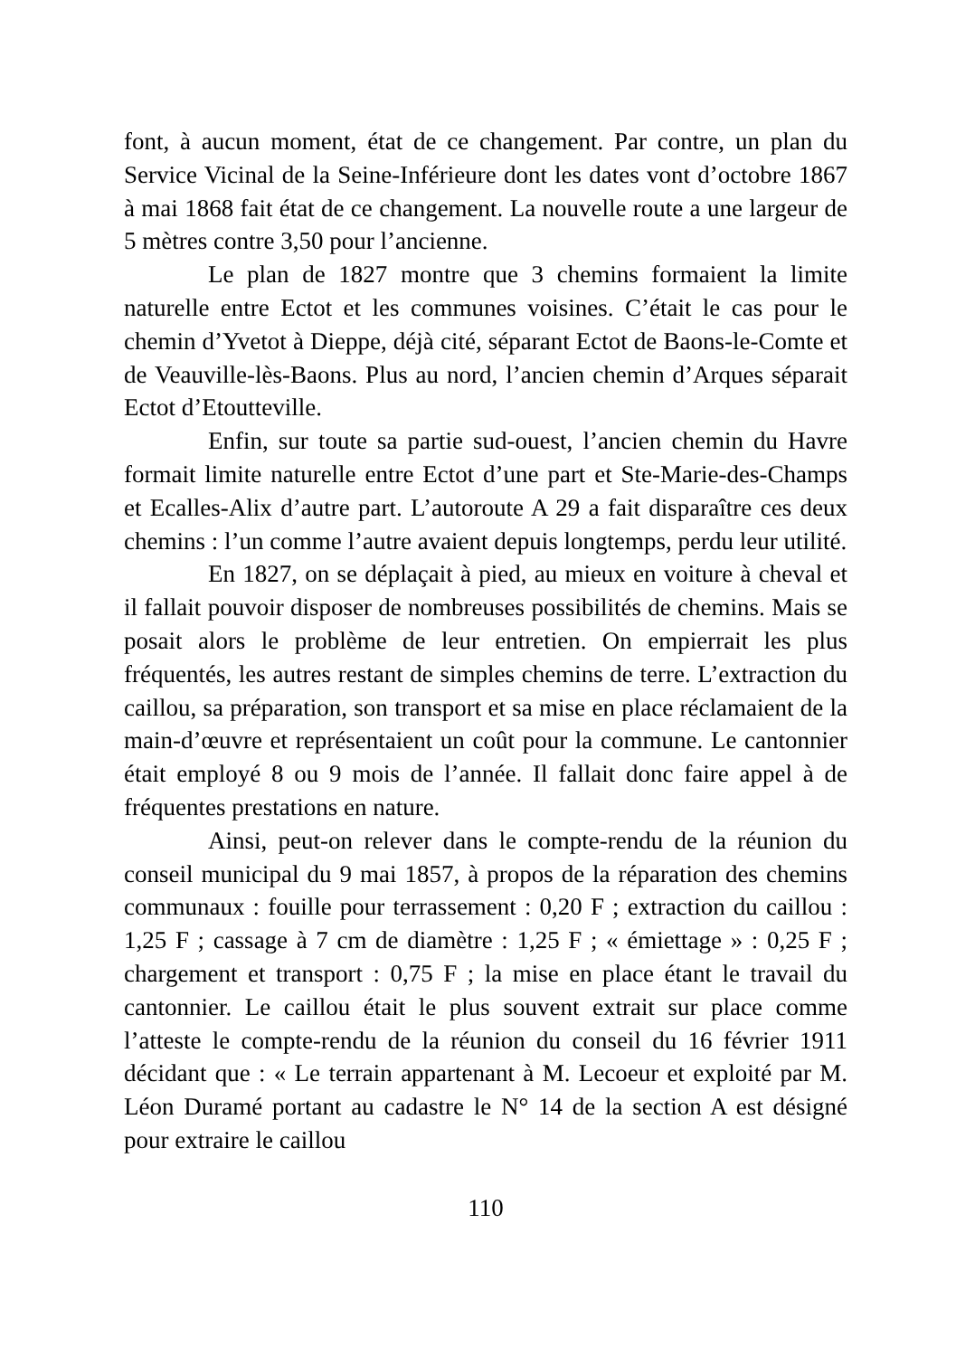font, à aucun moment, état de ce changement. Par contre, un plan du Service Vicinal de la Seine-Inférieure dont les dates vont d’octobre 1867 à mai 1868 fait état de ce changement. La nouvelle route a une largeur de 5 mètres contre 3,50 pour l’ancienne.
Le plan de 1827 montre que 3 chemins formaient la limite naturelle entre Ectot et les communes voisines. C’était le cas pour le chemin d’Yvetot à Dieppe, déjà cité, séparant Ectot de Baons-le-Comte et de Veauville-lès-Baons. Plus au nord, l’ancien chemin d’Arques séparait Ectot d’Etoutteville.
Enfin, sur toute sa partie sud-ouest, l’ancien chemin du Havre formait limite naturelle entre Ectot d’une part et Ste-Marie-des-Champs et Ecalles-Alix d’autre part. L’autoroute A 29 a fait disparaître ces deux chemins : l’un comme l’autre avaient depuis longtemps, perdu leur utilité.
En 1827, on se déplaçait à pied, au mieux en voiture à cheval et il fallait pouvoir disposer de nombreuses possibilités de chemins. Mais se posait alors le problème de leur entretien. On empierrait les plus fréquentés, les autres restant de simples chemins de terre. L’extraction du caillou, sa préparation, son transport et sa mise en place réclamaient de la main-d’œuvre et représentaient un coût pour la commune. Le cantonnier était employé 8 ou 9 mois de l’année. Il fallait donc faire appel à de fréquentes prestations en nature.
Ainsi, peut-on relever dans le compte-rendu de la réunion du conseil municipal du 9 mai 1857, à propos de la réparation des chemins communaux : fouille pour terrassement : 0,20 F ; extraction du caillou : 1,25 F ; cassage à 7 cm de diamètre : 1,25 F ; « émiettage » : 0,25 F ; chargement et transport : 0,75 F ; la mise en place étant le travail du cantonnier. Le caillou était le plus souvent extrait sur place comme l’atteste le compte-rendu de la réunion du conseil du 16 février 1911 décidant que : « Le terrain appartenant à M. Lecoeur et exploité par M. Léon Duramé portant au cadastre le N° 14 de la section A est désigné pour extraire le caillou
110